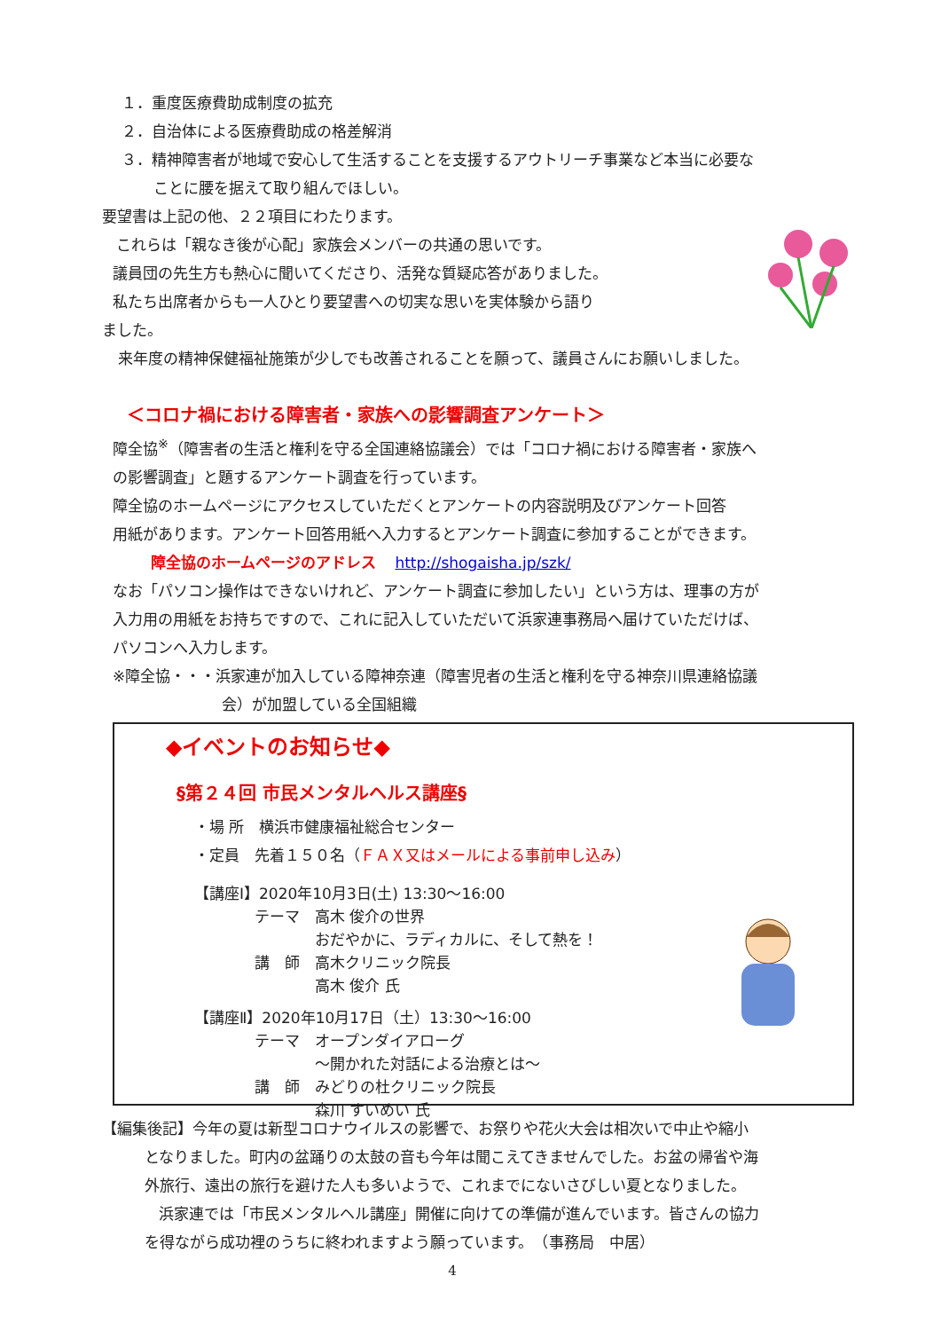１．重度医療費助成制度の拡充
２．自治体による医療費助成の格差解消
３．精神障害者が地域で安心して生活することを支援するアウトリーチ事業など本当に必要な
ことに腰を据えて取り組んでほしい。
要望書は上記の他、２２項目にわたります。
これらは「親なき後が心配」家族会メンバーの共通の思いです。
議員団の先生方も熱心に聞いてくださり、活発な質疑応答がありました。
私たち出席者からも一人ひとり要望書への切実な思いを実体験から語り
ました。
来年度の精神保健福祉施策が少しでも改善されることを願って、議員さんにお願いしました。
＜コロナ禍における障害者・家族への影響調査アンケート＞
障全協<sup>※</sup>（障害者の生活と権利を守る全国連絡協議会）では「コロナ禍における障害者・家族へ
の影響調査」と題するアンケート調査を行っています。
障全協のホームページにアクセスしていただくとアンケートの内容説明及びアンケート回答
用紙があります。アンケート回答用紙へ入力するとアンケート調査に参加することができます。
障全協のホームページのアドレス http://shogaisha.jp/szk/
なお「パソコン操作はできないけれど、アンケート調査に参加したい」という方は、理事の方が
入力用の用紙をお持ちですので、これに記入していただいて浜家連事務局へ届けていただけば、
パソコンへ入力します。
※障全協・・・浜家連が加入している障神奈連（障害児者の生活と権利を守る神奈川県連絡協議
会）が加盟している全国組織
◆イベントのお知らせ◆
§第２４回 市民メンタルヘルス講座§
・場 所　横浜市健康福祉総合センター
・定員　先着１５０名（ＦＡＸ又はメールによる事前申し込み）
【講座Ⅰ】2020年10月3日(土) 13:30～16:00
　　　　テーマ　高木 俊介の世界
　　　　　　　　おだやかに、ラディカルに、そして熱を！
　　　　講　師　高木クリニック院長
　　　　　　　　高木 俊介 氏
【講座Ⅱ】2020年10月17日（土）13:30～16:00
　　　　テーマ　オープンダイアローグ
　　　　　　　　～開かれた対話による治療とは～
　　　　講　師　みどりの杜クリニック院長
　　　　　　　　森川 すいめい 氏
【編集後記】今年の夏は新型コロナウイルスの影響で、お祭りや花火大会は相次いで中止や縮小
となりました。町内の盆踊りの太鼓の音も今年は聞こえてきませんでした。お盆の帰省や海
外旅行、遠出の旅行を避けた人も多いようで、これまでにないさびしい夏となりました。
浜家連では「市民メンタルヘル講座」開催に向けての準備が進んでいます。皆さんの協力
を得ながら成功裡のうちに終われますよう願っています。　（事務局　中居）
4